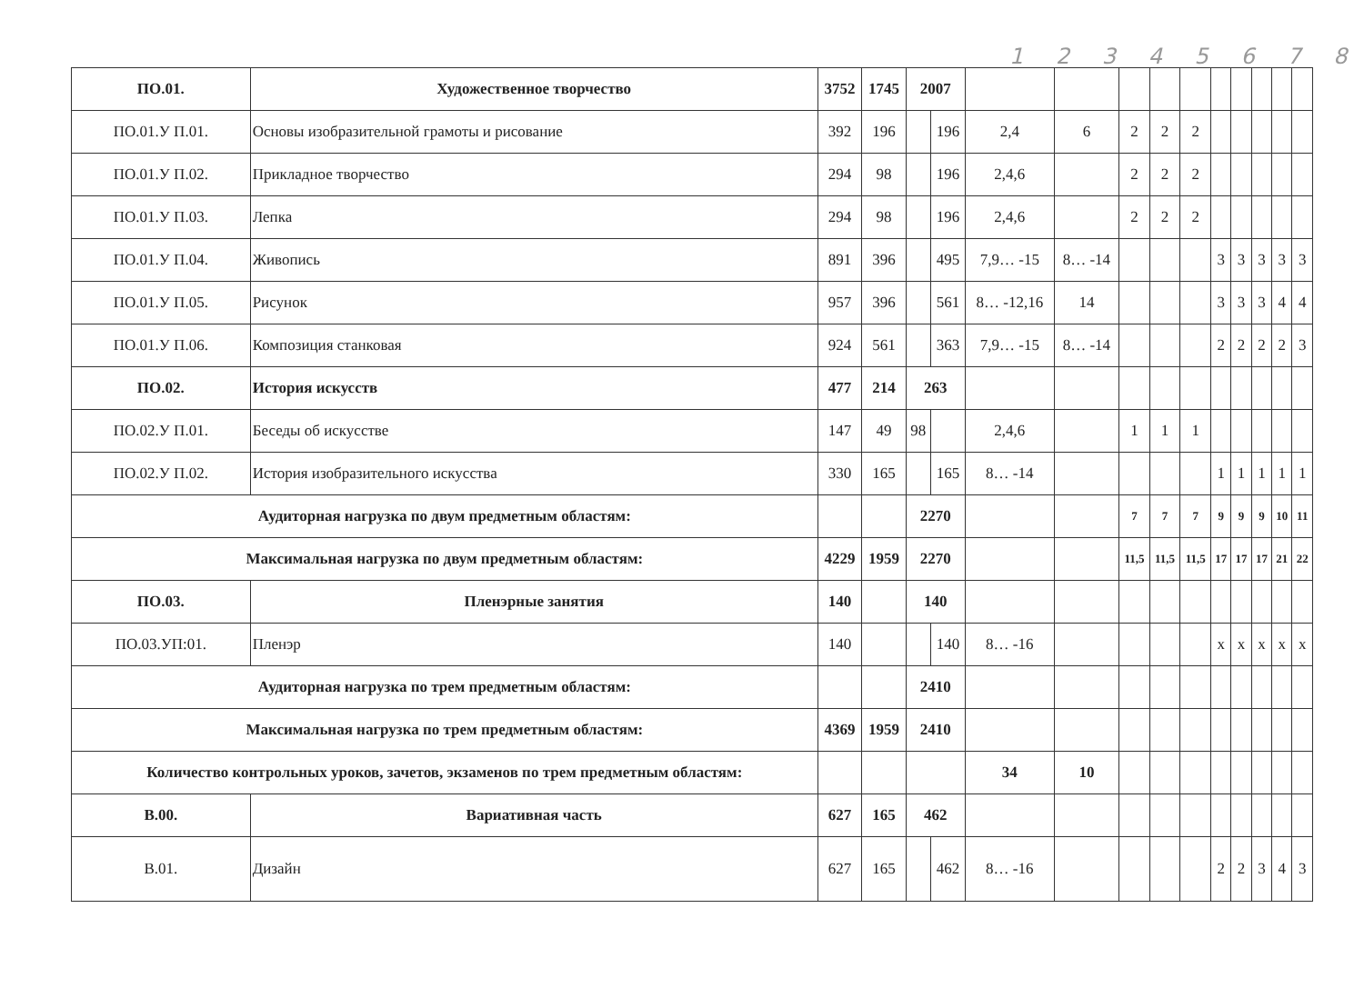1 2 3 4 5 6 7 8
| ПО.01. | Художественное творчество | 3752 | 1745 | 2007 | | | | | | | | | | | |
| ПО.01.У П.01. | Основы изобразительной грамоты и рисование | 392 | 196 | | 196 | 2,4 | 6 | 2 | 2 | 2 | | | | | |
| ПО.01.У П.02. | Прикладное творчество | 294 | 98 | | 196 | 2,4,6 | | 2 | 2 | 2 | | | | | |
| ПО.01.У П.03. | Лепка | 294 | 98 | | 196 | 2,4,6 | | 2 | 2 | 2 | | | | | |
| ПО.01.У П.04. | Живопись | 891 | 396 | | 495 | 7,9… -15 | 8… -14 | | | | 3 | 3 | 3 | 3 | 3 |
| ПО.01.У П.05. | Рисунок | 957 | 396 | | 561 | 8… -12,16 | 14 | | | | 3 | 3 | 3 | 4 | 4 |
| ПО.01.У П.06. | Композиция станковая | 924 | 561 | | 363 | 7,9… -15 | 8… -14 | | | | 2 | 2 | 2 | 2 | 3 |
| ПО.02. | История искусств | 477 | 214 | 263 | | | | | | | | | | | |
| ПО.02.У П.01. | Беседы об искусстве | 147 | 49 | 98 | | 2,4,6 | | 1 | 1 | 1 | | | | | |
| ПО.02.У П.02. | История изобразительного искусства | 330 | 165 | | 165 | 8… -14 | | | | | 1 | 1 | 1 | 1 | 1 |
| Аудиторная нагрузка по двум предметным областям: | | | | 2270 | | | | 7 | 7 | 7 | 9 | 9 | 9 | 10 | 11 |
| Максимальная нагрузка по двум предметным областям: | | 4229 | 1959 | 2270 | | | | 11,5 | 11,5 | 11,5 | 17 | 17 | 17 | 21 | 22 |
| ПО.03. | Пленэрные занятия | 140 | | 140 | | | | | | | | | | | |
| ПО.03.УП:01. | Пленэр | 140 | | | 140 | 8… -16 | | | | | x | x | x | x | x |
| Аудиторная нагрузка по трем предметным областям: | | | | 2410 | | | | | | | | | | | |
| Максимальная нагрузка по трем предметным областям: | | 4369 | 1959 | 2410 | | | | | | | | | | | |
| Количество контрольных уроков, зачетов, экзаменов по трем предметным областям: | | | | | | 34 | 10 | | | | | | | | |
| В.00. | Вариативная часть | 627 | 165 | 462 | | | | | | | | | | | |
| В.01. | Дизайн | 627 | 165 | | 462 | 8… -16 | | | | | 2 | 2 | 3 | 4 | 3 |